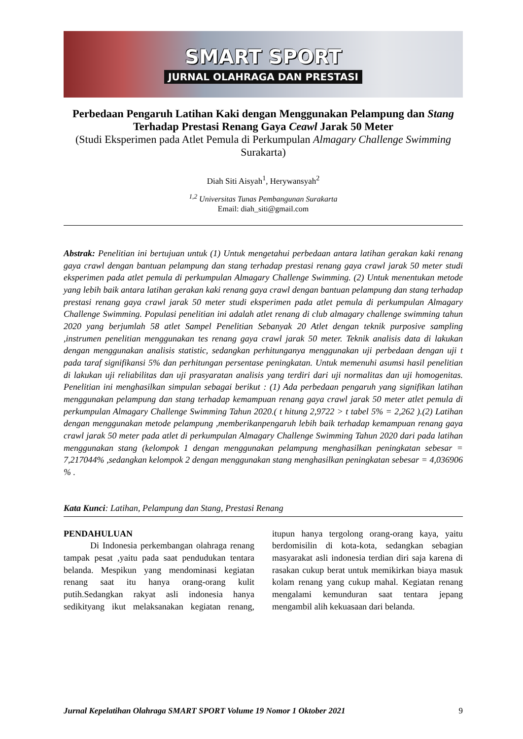SMART SPORT
JURNAL OLAHRAGA DAN PRESTASI
Perbedaan Pengaruh Latihan Kaki dengan Menggunakan Pelampung dan Stang Terhadap Prestasi Renang Gaya Ceawl Jarak 50 Meter
(Studi Eksperimen pada Atlet Pemula di Perkumpulan Almagary Challenge Swimming Surakarta)
Diah Siti Aisyah<sup>1</sup>, Herywansyah<sup>2</sup>
<sup>1,2</sup> Universitas Tunas Pembangunan Surakarta
Email: diah_siti@gmail.com
Abstrak: Penelitian ini bertujuan untuk (1) Untuk mengetahui perbedaan antara latihan gerakan kaki renang gaya crawl dengan bantuan pelampung dan stang terhadap prestasi renang gaya crawl jarak 50 meter studi eksperimen pada atlet pemula di perkumpulan Almagary Challenge Swimming. (2) Untuk menentukan metode yang lebih baik antara latihan gerakan kaki renang gaya crawl dengan bantuan pelampung dan stang terhadap prestasi renang gaya crawl jarak 50 meter studi eksperimen pada atlet pemula di perkumpulan Almagary Challenge Swimming. Populasi penelitian ini adalah atlet renang di club almagary challenge swimming tahun 2020 yang berjumlah 58 atlet Sampel Penelitian Sebanyak 20 Atlet dengan teknik purposive sampling ,instrumen penelitian menggunakan tes renang gaya crawl jarak 50 meter. Teknik analisis data di lakukan dengan menggunakan analisis statistic, sedangkan perhitunganya menggunakan uji perbedaan dengan uji t pada taraf signifikansi 5% dan perhitungan persentase peningkatan. Untuk memenuhi asumsi hasil penelitian di lakukan uji reliabilitas dan uji prasyaratan analisis yang terdiri dari uji normalitas dan uji homogenitas. Penelitian ini menghasilkan simpulan sebagai berikut : (1) Ada perbedaan pengaruh yang signifikan latihan menggunakan pelampung dan stang terhadap kemampuan renang gaya crawl jarak 50 meter atlet pemula di perkumpulan Almagary Challenge Swimming Tahun 2020.( t hitung 2,9722 > t tabel 5% = 2,262 ).(2) Latihan dengan menggunakan metode pelampung ,memberikanpengaruh lebih baik terhadap kemampuan renang gaya crawl jarak 50 meter pada atlet di perkumpulan Almagary Challenge Swimming Tahun 2020 dari pada latihan menggunakan stang (kelompok 1 dengan menggunakan pelampung menghasilkan peningkatan sebesar = 7,217044% ,sedangkan kelompok 2 dengan menggunakan stang menghasilkan peningkatan sebesar = 4,036906 % .
Kata Kunci: Latihan, Pelampung dan Stang, Prestasi Renang
PENDAHULUAN
   Di Indonesia perkembangan olahraga renang tampak pesat ,yaitu pada saat pendudukan tentara belanda. Mespikun yang mendominasi kegiatan renang saat itu hanya orang-orang kulit putih.Sedangkan rakyat asli indonesia hanya sedikityang ikut melaksanakan kegiatan renang, itupun hanya tergolong orang-orang kaya, yaitu berdomisilin di kota-kota, sedangkan sebagian masyarakat asli indonesia terdian diri saja karena di rasakan cukup berat untuk memikirkan biaya masuk kolam renang yang cukup mahal. Kegiatan renang mengalami kemunduran saat tentara jepang mengambil alih kekuasaan dari belanda.
Jurnal Kepelatihan Olahraga SMART SPORT Volume 19 Nomor 1 Oktober 2021 9